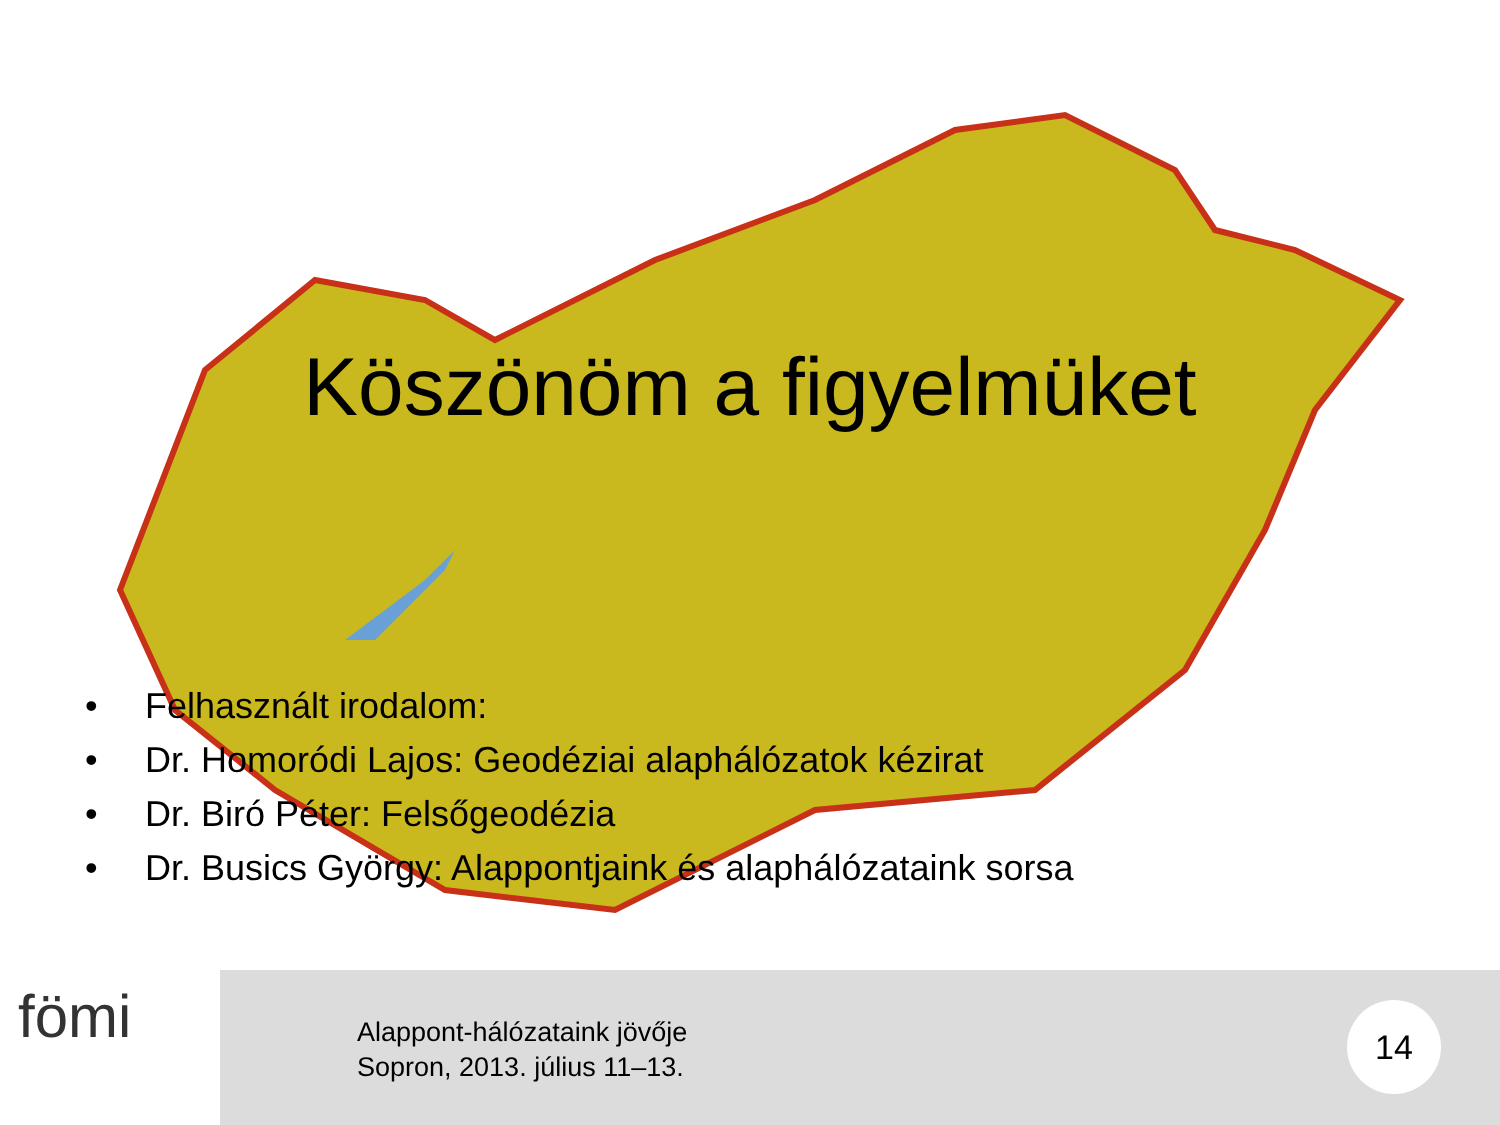Köszönöm a figyelmüket
• Felhasznált irodalom:
• Dr. Homoródi Lajos: Geodéziai alaphálózatok kézirat
• Dr. Biró Péter: Felsőgeodézia
• Dr. Busics György: Alappontjaink és alaphálózataink sorsa
fömi
Alappont-hálózataink jövője
Sopron, 2013. július 11–13.
14